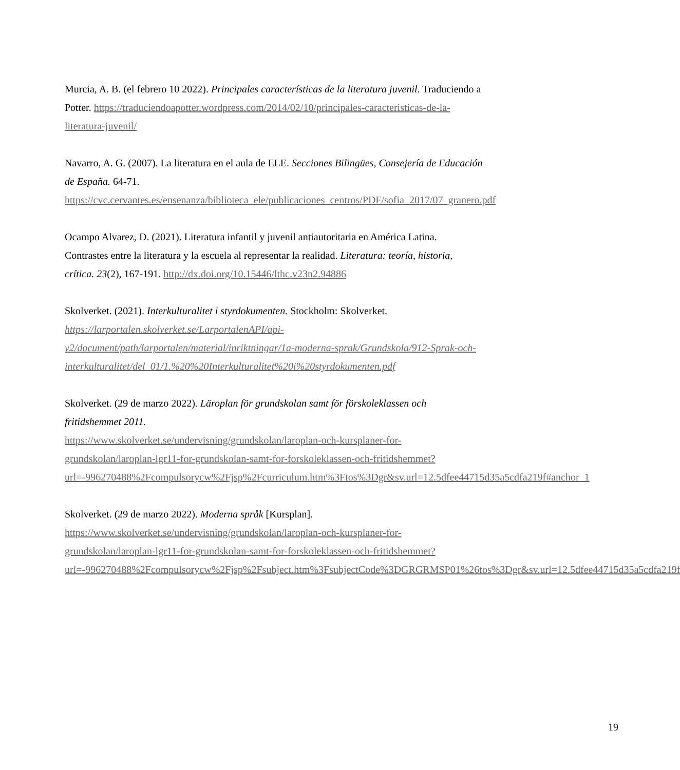Murcia, A. B. (el febrero 10 2022). Principales características de la literatura juvenil. Traduciendo a Potter. https://traduciendoapotter.wordpress.com/2014/02/10/principales-caracteristicas-de-la-literatura-juvenil/
Navarro, A. G. (2007). La literatura en el aula de ELE. Secciones Bilingües, Consejería de Educación de España. 64-71.
https://cvc.cervantes.es/ensenanza/biblioteca_ele/publicaciones_centros/PDF/sofia_2017/07_granero.pdf
Ocampo Alvarez, D. (2021). Literatura infantil y juvenil antiautoritaria en América Latina. Contrastes entre la literatura y la escuela al representar la realidad. Literatura: teoría, historia, crítica. 23(2), 167-191. http://dx.doi.org/10.15446/lthc.v23n2.94886
Skolverket. (2021). Interkulturalitet i styrdokumenten. Stockholm: Skolverket.
https://larportalen.skolverket.se/LarportalenAPI/api-v2/document/path/larportalen/material/inriktningar/1a-moderna-sprak/Grundskola/912-Sprak-och-interkulturalitet/del_01/1.%20%20Interkulturalitet%20i%20styrdokumenten.pdf
Skolverket. (29 de marzo 2022). Läroplan för grundskolan samt för förskoleklassen och fritidshemmet 2011.
https://www.skolverket.se/undervisning/grundskolan/laroplan-och-kursplaner-for-grundskolan/laroplan-lgr11-for-grundskolan-samt-for-forskoleklassen-och-fritidshemmet?url=-996270488%2Fcompulsorycw%2Fjsp%2Fcurriculum.htm%3Ftos%3Dgr&sv.url=12.5dfee44715d35a5cdfa219f#anchor_1
Skolverket. (29 de marzo 2022). Moderna språk [Kursplan].
https://www.skolverket.se/undervisning/grundskolan/laroplan-och-kursplaner-for-grundskolan/laroplan-lgr11-for-grundskolan-samt-for-forskoleklassen-och-fritidshemmet?url=-996270488%2Fcompulsorycw%2Fjsp%2Fsubject.htm%3FsubjectCode%3DGRGRMSP01%26tos%3Dgr&sv.url=12.5dfee44715d35a5cdfa219f
19